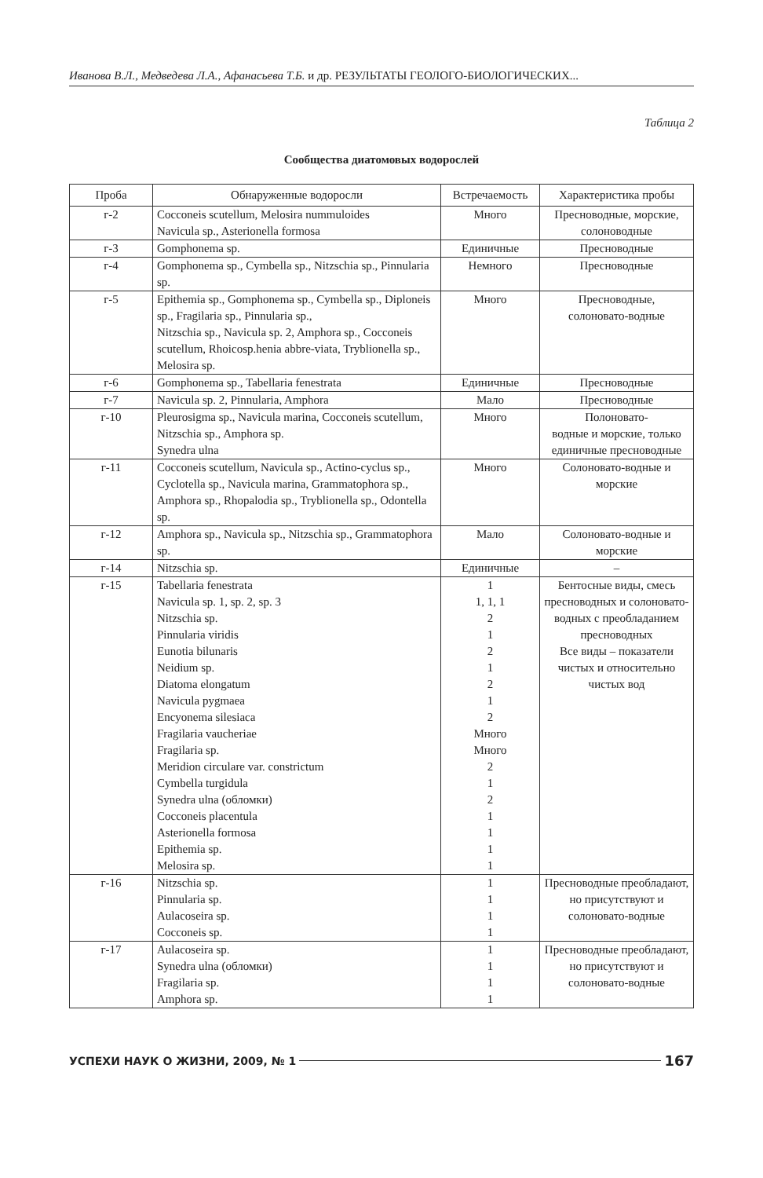Иванова В.Л., Медведева Л.А., Афанасьева Т.Б. и др. РЕЗУЛЬТАТЫ ГЕОЛОГО-БИОЛОГИЧЕСКИХ...
Таблица 2
Сообщества диатомовых водорослей
| Проба | Обнаруженные водоросли | Встречаемость | Характеристика пробы |
| --- | --- | --- | --- |
| г-2 | Cocconeis scutellum, Melosira nummuloides Navicula sp., Asterionella formosa | Много | Пресноводные, морские, солоноводные |
| г-3 | Gomphonema sp. | Единичные | Пресноводные |
| г-4 | Gomphonema sp., Cymbella sp., Nitzschia sp., Pinnularia sp. | Немного | Пресноводные |
| г-5 | Epithemia sp., Gomphonema sp., Cymbella sp., Diploneis sp., Fragilaria sp., Pinnularia sp., Nitzschia sp., Navicula sp. 2, Amphora sp., Cocconeis scutellum, Rhoicosp.henia abbre-viata, Tryblionella sp., Melosira sp. | Много | Пресноводные, солоновато-водные |
| г-6 | Gomphonema sp., Tabellaria fenestrata | Единичные | Пресноводные |
| г-7 | Navicula sp. 2, Pinnularia, Amphora | Мало | Пресноводные |
| г-10 | Pleurosigma sp., Navicula marina, Cocconeis scutellum, Nitzschia sp., Amphora sp. Synedra ulna | Много | Полоновато- водные и морские, только единичные пресноводные |
| г-11 | Cocconeis scutellum, Navicula sp., Actino-cyclus sp., Cyclotella sp., Navicula marina, Grammatophora sp., Amphora sp., Rhopalodia sp., Tryblionella sp., Odontella sp. | Много | Солоновато-водные и морские |
| г-12 | Amphora sp., Navicula sp., Nitzschia sp., Grammatophora sp. | Мало | Солоновато-водные и морские |
| г-14 | Nitzschia sp. | Единичные | – |
| г-15 | Tabellaria fenestrata Navicula sp. 1, sp. 2, sp. 3 Nitzschia sp. Pinnularia viridis Eunotia bilunaris Neidium sp. Diatoma elongatum Navicula pygmaea Encyonema silesiaca Fragilaria vaucheriae Fragilaria sp. Meridion circulare var. constrictum Cymbella turgidula Synedra ulna (обломки) Cocconeis placentula Asterionella formosa Epithemia sp. Melosira sp. | 1 1, 1, 1 2 1 2 1 2 1 2 Много Много 2 1 2 1 1 1 1 | Бентосные виды, смесь пресноводных и солоновато-водных с преобладанием пресноводных Все виды – показатели чистых и относительно чистых вод |
| г-16 | Nitzschia sp. Pinnularia sp. Aulacoseira sp. Cocconeis sp. | 1 1 1 1 | Пресноводные преобладают, но присутствуют и солоновато-водные |
| г-17 | Aulacoseira sp. Synedra ulna (обломки) Fragilaria sp. Amphora sp. | 1 1 1 1 | Пресноводные преобладают, но присутствуют и солоновато-водные |
УСПЕХИ НАУК О ЖИЗНИ, 2009, № 1 167